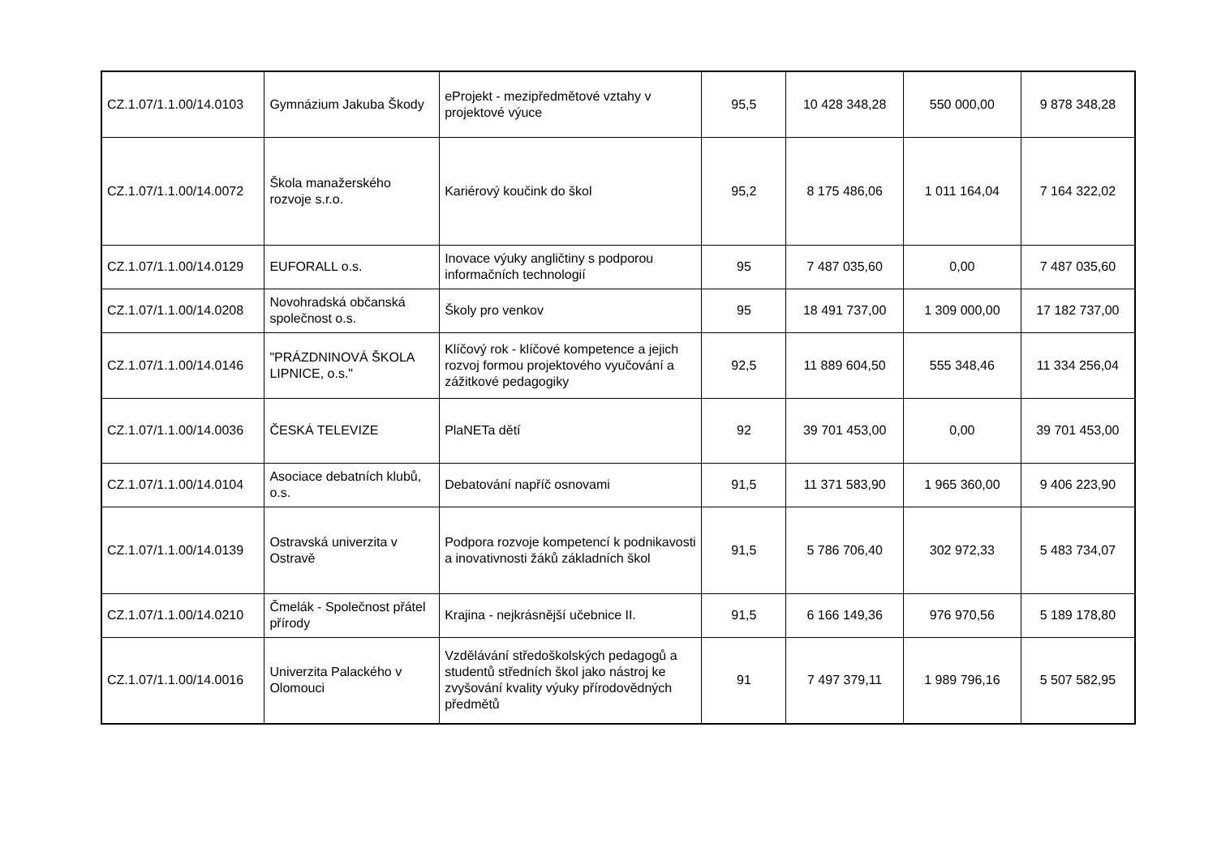| CZ.1.07/1.1.00/14.0103 | Gymnázium Jakuba Škody | eProjekt - mezipředmětové vztahy v projektové výuce | 95,5 | 10 428 348,28 | 550 000,00 | 9 878 348,28 |
| CZ.1.07/1.1.00/14.0072 | Škola manažerského rozvoje s.r.o. | Kariérový koučink do škol | 95,2 | 8 175 486,06 | 1 011 164,04 | 7 164 322,02 |
| CZ.1.07/1.1.00/14.0129 | EUFORALL o.s. | Inovace výuky angličtiny s podporou informačních technologií | 95 | 7 487 035,60 | 0,00 | 7 487 035,60 |
| CZ.1.07/1.1.00/14.0208 | Novohradská občanská společnost o.s. | Školy pro venkov | 95 | 18 491 737,00 | 1 309 000,00 | 17 182 737,00 |
| CZ.1.07/1.1.00/14.0146 | "PRÁZDNINOVÁ ŠKOLA LIPNICE, o.s." | Klíčový rok - klíčové kompetence a jejich rozvoj formou projektového vyučování a zážitkové pedagogiky | 92,5 | 11 889 604,50 | 555 348,46 | 11 334 256,04 |
| CZ.1.07/1.1.00/14.0036 | ČESKÁ TELEVIZE | PlaNETa dětí | 92 | 39 701 453,00 | 0,00 | 39 701 453,00 |
| CZ.1.07/1.1.00/14.0104 | Asociace debatních klubů, o.s. | Debatování napříč osnovami | 91,5 | 11 371 583,90 | 1 965 360,00 | 9 406 223,90 |
| CZ.1.07/1.1.00/14.0139 | Ostravská univerzita v Ostravě | Podpora rozvoje kompetencí k podnikavosti a inovativnosti žáků základních škol | 91,5 | 5 786 706,40 | 302 972,33 | 5 483 734,07 |
| CZ.1.07/1.1.00/14.0210 | Čmelák - Společnost přátel přírody | Krajina - nejkrásnější učebnice II. | 91,5 | 6 166 149,36 | 976 970,56 | 5 189 178,80 |
| CZ.1.07/1.1.00/14.0016 | Univerzita Palackého v Olomouci | Vzdělávání středoškolských pedagogů a studentů středních škol jako nástroj ke zvyšování kvality výuky přírodovědných předmětů | 91 | 7 497 379,11 | 1 989 796,16 | 5 507 582,95 |